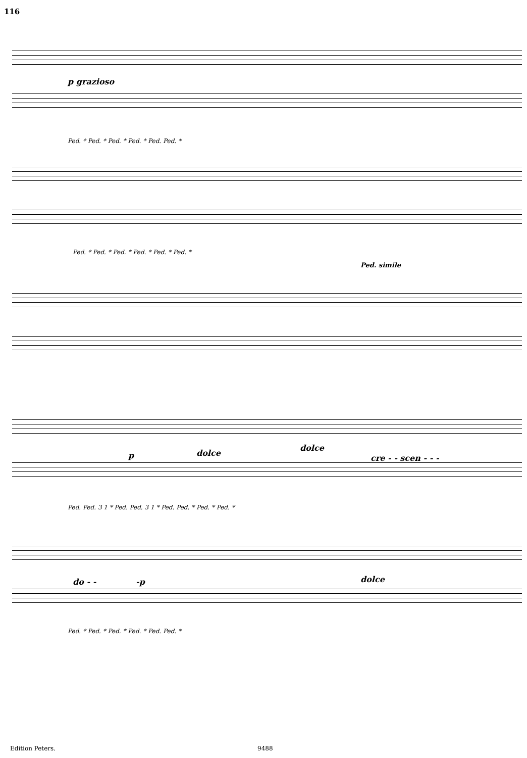116
p grazioso
Ped. * Ped. * Ped. * Ped. * Ped. Ped. *
Ped. * Ped. * Ped. * Ped. * Ped. * Ped. *
Ped. simile
p dolce
dolce
cre - - scen - - -
Ped. Ped. 3 1 * Ped. Ped. 3 1 * Ped. Ped. * Ped. * Ped. *
do - - -p dolce
Ped. * Ped. * Ped. * Ped. * Ped. Ped. *
Edition Peters. 9488